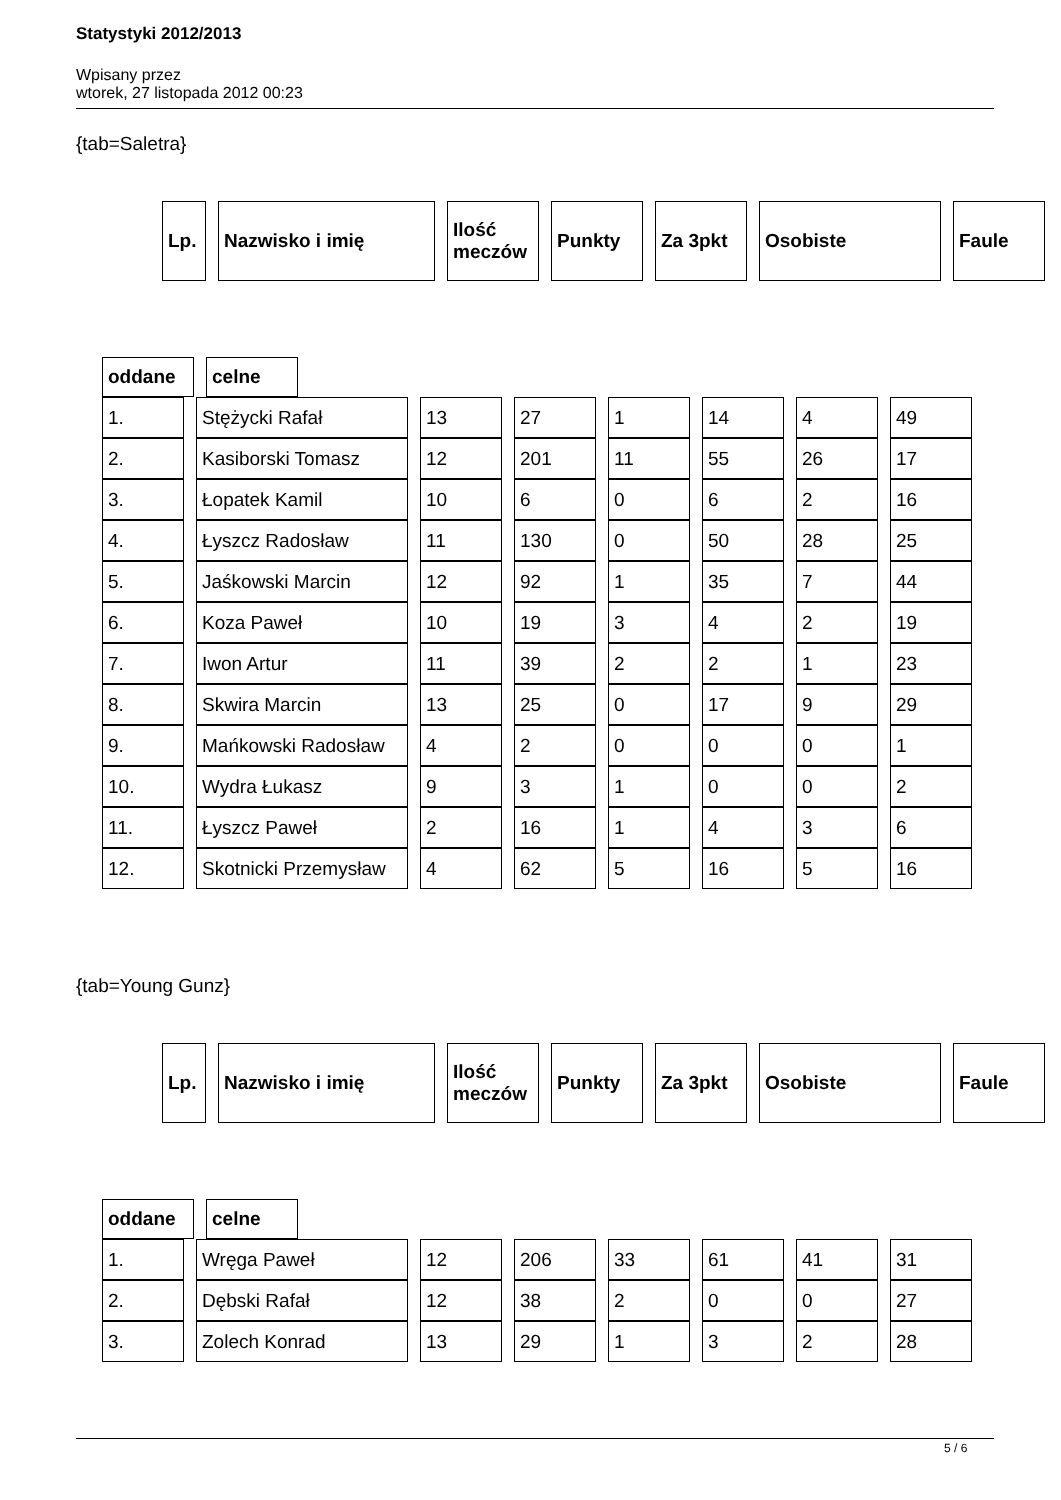Statystyki 2012/2013
Wpisany przez
wtorek, 27 listopada 2012 00:23
{tab=Saletra}
| Lp. | Nazwisko i imię | Ilość meczów | Punkty | Za 3pkt | Osobiste | Faule |
| --- | --- | --- | --- | --- | --- | --- |
| oddane | celne |
| --- | --- |
| 1. | Stężycki Rafał | 13 | 27 | 1 | 14 | 4 | 49 |
| 2. | Kasiborski Tomasz | 12 | 201 | 11 | 55 | 26 | 17 |
| 3. | Łopatek Kamil | 10 | 6 | 0 | 6 | 2 | 16 |
| 4. | Łyszcz Radosław | 11 | 130 | 0 | 50 | 28 | 25 |
| 5. | Jaśkowski Marcin | 12 | 92 | 1 | 35 | 7 | 44 |
| 6. | Koza Paweł | 10 | 19 | 3 | 4 | 2 | 19 |
| 7. | Iwon Artur | 11 | 39 | 2 | 2 | 1 | 23 |
| 8. | Skwira Marcin | 13 | 25 | 0 | 17 | 9 | 29 |
| 9. | Mańkowski Radosław | 4 | 2 | 0 | 0 | 0 | 1 |
| 10. | Wydra Łukasz | 9 | 3 | 1 | 0 | 0 | 2 |
| 11. | Łyszcz Paweł | 2 | 16 | 1 | 4 | 3 | 6 |
| 12. | Skotnicki Przemysław | 4 | 62 | 5 | 16 | 5 | 16 |
{tab=Young Gunz}
| Lp. | Nazwisko i imię | Ilość meczów | Punkty | Za 3pkt | Osobiste | Faule |
| --- | --- | --- | --- | --- | --- | --- |
| oddane | celne |
| --- | --- |
| 1. | Wręga Paweł | 12 | 206 | 33 | 61 | 41 | 31 |
| 2. | Dębski Rafał | 12 | 38 | 2 | 0 | 0 | 27 |
| 3. | Zolech Konrad | 13 | 29 | 1 | 3 | 2 | 28 |
5 / 6